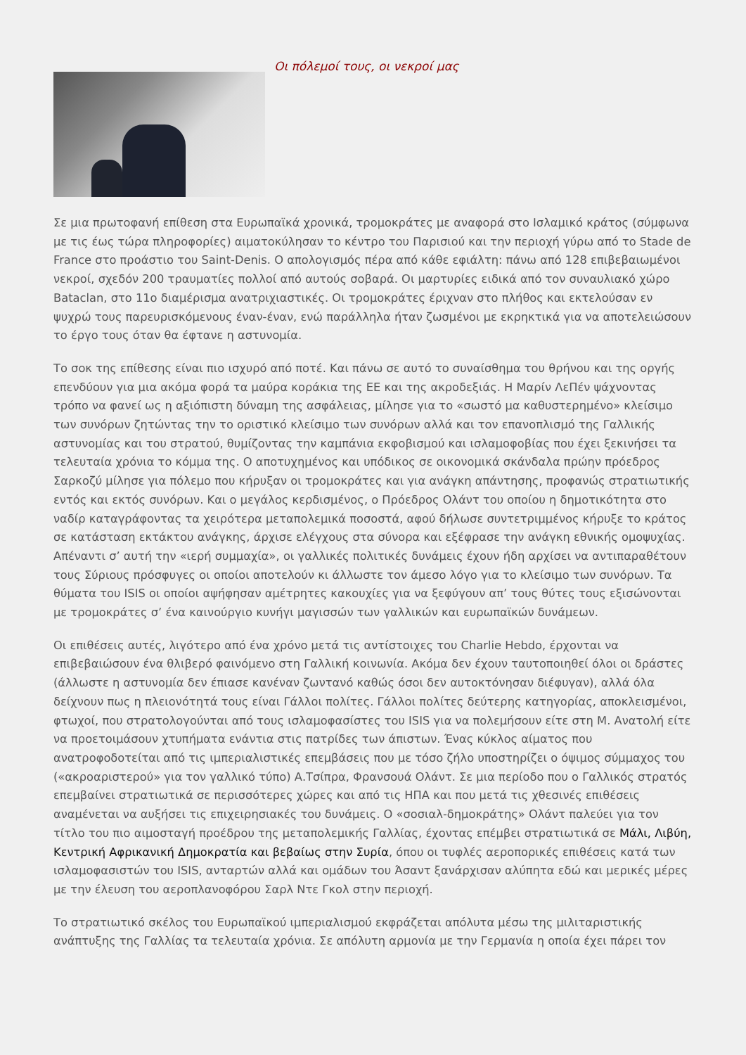Οι πόλεμοί τους, οι νεκροί μας
Σε μια πρωτοφανή επίθεση στα Ευρωπαϊκά χρονικά, τρομοκράτες με αναφορά στο Ισλαμικό κράτος (σύμφωνα με τις έως τώρα πληροφορίες) αιματοκύλησαν το κέντρο του Παρισιού και την περιοχή γύρω από το Stade de France στο προάστιο του Saint-Denis. Ο απολογισμός πέρα από κάθε εφιάλτη: πάνω από 128 επιβεβαιωμένοι νεκροί, σχεδόν 200 τραυματίες πολλοί από αυτούς σοβαρά. Οι μαρτυρίες ειδικά από τον συναυλιακό χώρο Bataclan, στο 11ο διαμέρισμα ανατριχιαστικές. Οι τρομοκράτες έριχναν στο πλήθος και εκτελούσαν εν ψυχρώ τους παρευρισκόμενους έναν-έναν, ενώ παράλληλα ήταν ζωσμένοι με εκρηκτικά για να αποτελειώσουν το έργο τους όταν θα έφτανε η αστυνομία.
Το σοκ της επίθεσης είναι πιο ισχυρό από ποτέ. Και πάνω σε αυτό το συναίσθημα του θρήνου και της οργής επενδύουν για μια ακόμα φορά τα μαύρα κοράκια της ΕΕ και της ακροδεξιάς. Η Μαρίν ΛεΠέν ψάχνοντας τρόπο να φανεί ως η αξιόπιστη δύναμη της ασφάλειας, μίλησε για το «σωστό μα καθυστερημένο» κλείσιμο των συνόρων ζητώντας την το οριστικό κλείσιμο των συνόρων αλλά και τον επανοπλισμό της Γαλλικής αστυνομίας και του στρατού, θυμίζοντας την καμπάνια εκφοβισμού και ισλαμοφοβίας που έχει ξεκινήσει τα τελευταία χρόνια το κόμμα της. Ο αποτυχημένος και υπόδικος σε οικονομικά σκάνδαλα πρώην πρόεδρος Σαρκοζύ μίλησε για πόλεμο που κήρυξαν οι τρομοκράτες και για ανάγκη απάντησης, προφανώς στρατιωτικής εντός και εκτός συνόρων. Και ο μεγάλος κερδισμένος, ο Πρόεδρος Ολάντ του οποίου η δημοτικότητα στο ναδίρ καταγράφοντας τα χειρότερα μεταπολεμικά ποσοστά, αφού δήλωσε συντετριμμένος κήρυξε το κράτος σε κατάσταση εκτάκτου ανάγκης, άρχισε ελέγχους στα σύνορα και εξέφρασε την ανάγκη εθνικής ομοψυχίας. Απέναντι σ’ αυτή την «ιερή συμμαχία», οι γαλλικές πολιτικές δυνάμεις έχουν ήδη αρχίσει να αντιπαραθέτουν τους Σύριους πρόσφυγες οι οποίοι αποτελούν κι άλλωστε τον άμεσο λόγο για το κλείσιμο των συνόρων. Τα θύματα του ISIS οι οποίοι αψήφησαν αμέτρητες κακουχίες για να ξεφύγουν απ’ τους θύτες τους εξισώνονται με τρομοκράτες σ’ ένα καινούργιο κυνήγι μαγισσών των γαλλικών και ευρωπαϊκών δυνάμεων.
Οι επιθέσεις αυτές, λιγότερο από ένα χρόνο μετά τις αντίστοιχες του Charlie Hebdo, έρχονται να επιβεβαιώσουν ένα θλιβερό φαινόμενο στη Γαλλική κοινωνία. Ακόμα δεν έχουν ταυτοποιηθεί όλοι οι δράστες (άλλωστε η αστυνομία δεν έπιασε κανέναν ζωντανό καθώς όσοι δεν αυτοκτόνησαν διέφυγαν), αλλά όλα δείχνουν πως η πλειονότητά τους είναι Γάλλοι πολίτες. Γάλλοι πολίτες δεύτερης κατηγορίας, αποκλεισμένοι, φτωχοί, που στρατολογούνται από τους ισλαμοφασίστες του ISIS για να πολεμήσουν είτε στη Μ. Ανατολή είτε να προετοιμάσουν χτυπήματα ενάντια στις πατρίδες των άπιστων. Ένας κύκλος αίματος που ανατροφοδοτείται από τις ιμπεριαλιστικές επεμβάσεις που με τόσο ζήλο υποστηρίζει ο όψιμος σύμμαχος του («ακροαριστερού» για τον γαλλικό τύπο) Α.Τσίπρα, Φρανσουά Ολάντ. Σε μια περίοδο που ο Γαλλικός στρατός επεμβαίνει στρατιωτικά σε περισσότερες χώρες και από τις ΗΠΑ και που μετά τις χθεσινές επιθέσεις αναμένεται να αυξήσει τις επιχειρησιακές του δυνάμεις. Ο «σοσιαλ-δημοκράτης» Ολάντ παλεύει για τον τίτλο του πιο αιμοσταγή προέδρου της μεταπολεμικής Γαλλίας, έχοντας επέμβει στρατιωτικά σε Μάλι, Λιβύη, Κεντρική Αφρικανική Δημοκρατία και βεβαίως στην Συρία, όπου οι τυφλές αεροπορικές επιθέσεις κατά των ισλαμοφασιστών του ISIS, ανταρτών αλλά και ομάδων του Άσαντ ξανάρχισαν αλύπητα εδώ και μερικές μέρες με την έλευση του αεροπλανοφόρου Σαρλ Ντε Γκολ στην περιοχή.
Το στρατιωτικό σκέλος του Ευρωπαϊκού ιμπεριαλισμού εκφράζεται απόλυτα μέσω της μιλιταριστικής ανάπτυξης της Γαλλίας τα τελευταία χρόνια. Σε απόλυτη αρμονία με την Γερμανία η οποία έχει πάρει τον